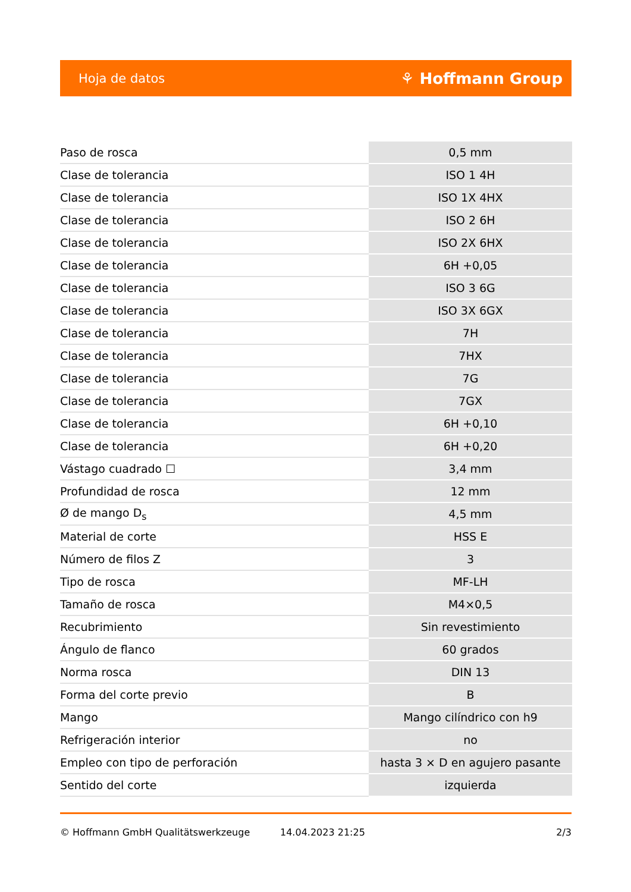Hoja de datos ⚘ Hoffmann Group
| Paso de rosca | 0,5 mm |
| Clase de tolerancia | ISO 1 4H |
| Clase de tolerancia | ISO 1X 4HX |
| Clase de tolerancia | ISO 2 6H |
| Clase de tolerancia | ISO 2X 6HX |
| Clase de tolerancia | 6H +0,05 |
| Clase de tolerancia | ISO 3 6G |
| Clase de tolerancia | ISO 3X 6GX |
| Clase de tolerancia | 7H |
| Clase de tolerancia | 7HX |
| Clase de tolerancia | 7G |
| Clase de tolerancia | 7GX |
| Clase de tolerancia | 6H +0,10 |
| Clase de tolerancia | 6H +0,20 |
| Vástago cuadrado ☐ | 3,4 mm |
| Profundidad de rosca | 12 mm |
| Ø de mango D<sub>s</sub> | 4,5 mm |
| Material de corte | HSS E |
| Número de filos Z | 3 |
| Tipo de rosca | MF-LH |
| Tamaño de rosca | M4×0,5 |
| Recubrimiento | Sin revestimiento |
| Ángulo de flanco | 60 grados |
| Norma rosca | DIN 13 |
| Forma del corte previo | B |
| Mango | Mango cilíndrico con h9 |
| Refrigeración interior | no |
| Empleo con tipo de perforación | hasta 3 × D en agujero pasante |
| Sentido del corte | izquierda |
© Hoffmann GmbH Qualitätswerkzeuge 14.04.2023 21:25 2/3